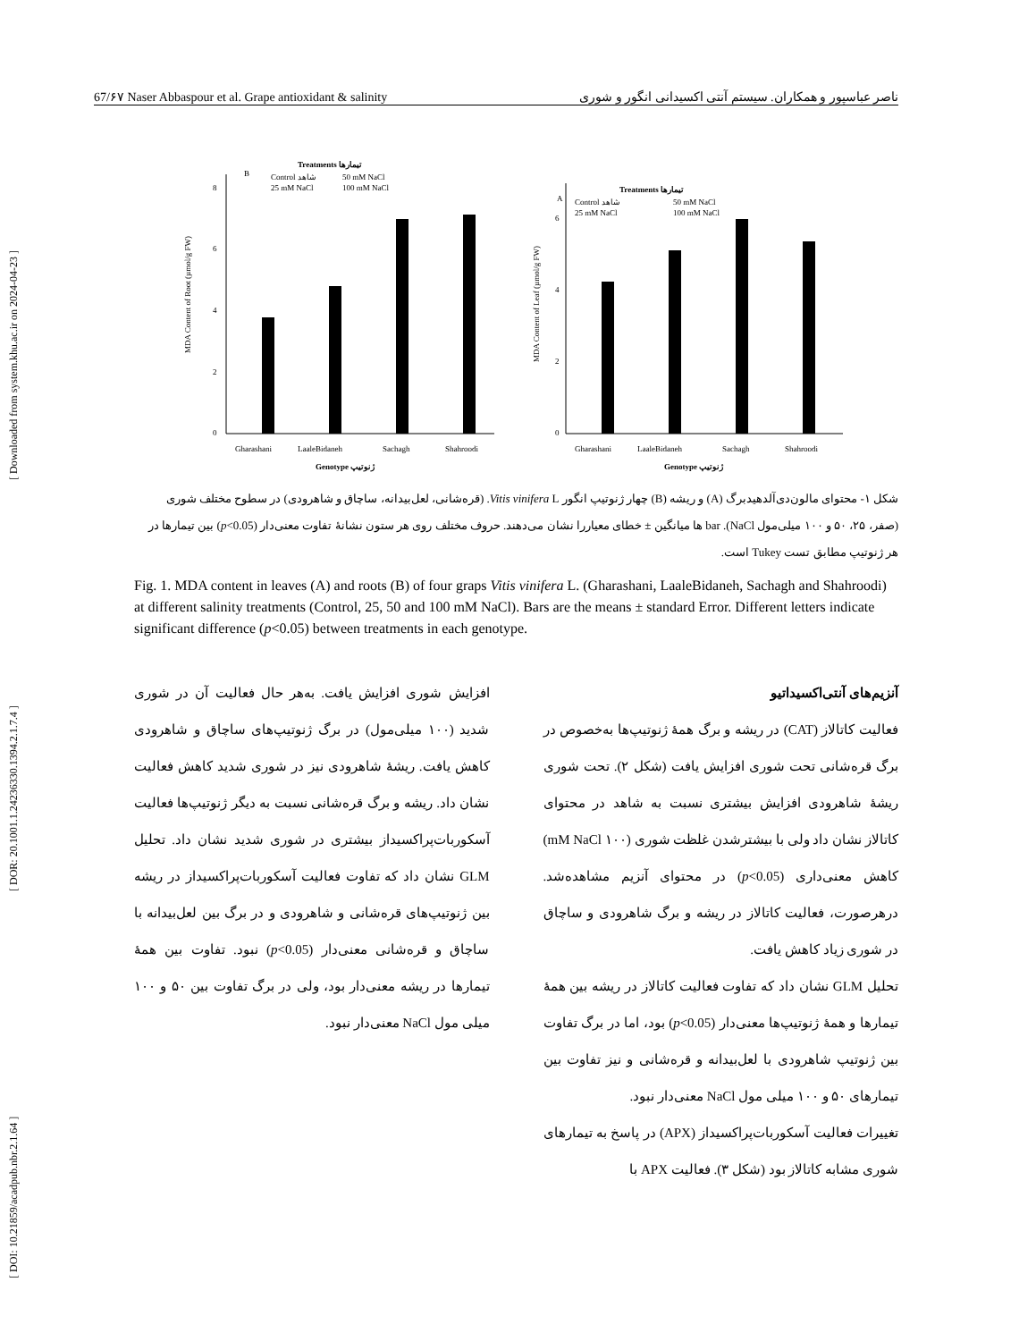[ DOI: 10.21859/acadpub.nbr.2.1.64 ] [ DOR: 20.1001.1.24236330.1394.2.1.7.4 ] [ Downloaded from system.khu.ac.ir on 2024-04-23 ]
67/۶۷ Naser Abbaspour et al. Grape antioxidant & salinity ناصر عباسپور و همکاران. سیستم آنتی اکسیدانی انگور و شوری
Treatments تیمارها
B
Control شاهد
50 mM NaCl
25 mM NaCl
100 mM NaCl
0
2
4
6
8
Gharashani
LaaleBidaneh
Sachagh
Shahroodi
Genotype ژنوتیپ
MDA Content of Root (µmol/g FW)
Treatments تیمارها
A
Control شاهد
50 mM NaCl
25 mM NaCl
100 mM NaCl
0
2
4
6
Gharashani
LaaleBidaneh
Sachagh
Shahroodi
Genotype ژنوتیپ
MDA Content of Leaf (µmol/g FW)
شکل ۱- محتوای مالون‌دی‌آلدهیدبرگ (A) و ریشه (B) چهار ژنوتیپ انگور Vitis vinifera L. (قره‌شانی، لعل‌بیدانه، ساچاق و شاهرودی) در سطوح مختلف شوری (صفر، ۲۵، ۵۰ و ۱۰۰ میلی‌مول NaCl). bar ها میانگین ± خطای معیاررا نشان می‌دهند. حروف مختلف روی هر ستون نشانهٔ تفاوت معنی‌دار (p<0.05) بین تیمارها در هر ژنوتیپ مطابق تست Tukey است.
Fig. 1. MDA content in leaves (A) and roots (B) of four graps Vitis vinifera L. (Gharashani, LaaleBidaneh, Sachagh and Shahroodi) at different salinity treatments (Control, 25, 50 and 100 mM NaCl). Bars are the means ± standard Error. Different letters indicate significant difference (p<0.05) between treatments in each genotype.
آنزیم‌های آنتی‌اکسیداتیو
فعالیت کاتالاز (CAT) در ریشه و برگ همهٔ ژنوتیپ‌ها به‌خصوص در برگ قره‌شانی تحت شوری افزایش یافت (شکل ۲). تحت شوری ریشهٔ شاهرودی افزایش بیشتری نسبت به شاهد در محتوای کاتالاز نشان داد ولی با بیشترشدن غلظت شوری (۱۰۰ mM NaCl) کاهش معنی‌داری (p<0.05) در محتوای آنزیم مشاهده‌شد. درهرصورت، فعالیت کاتالاز در ریشه و برگ شاهرودی و ساچاق در شوری زیاد کاهش یافت.
تحلیل GLM نشان داد که تفاوت فعالیت کاتالاز در ریشه بین همهٔ تیمارها و همهٔ ژنوتیپ‌ها معنی‌دار (p<0.05) بود، اما در برگ تفاوت بین ژنوتیپ شاهرودی با لعل‌بیدانه و قره‌شانی و نیز تفاوت بین تیمارهای ۵۰ و ۱۰۰ میلی مول NaCl معنی‌دار نبود.
تغییرات فعالیت آسکوربات‌پراکسیداز (APX) در پاسخ به تیمارهای شوری مشابه کاتالاز بود (شکل ۳). فعالیت APX با
افزایش شوری افزایش یافت. به‌هر حال فعالیت آن در شوری شدید (۱۰۰ میلی‌مول) در برگ ژنوتیپ‌های ساچاق و شاهرودی کاهش یافت. ریشهٔ شاهرودی نیز در شوری شدید کاهش فعالیت نشان داد. ریشه و برگ قره‌شانی نسبت به دیگر ژنوتیپ‌ها فعالیت آسکوربات‌پراکسیداز بیشتری در شوری شدید نشان داد. تحلیل GLM نشان داد که تفاوت فعالیت آسکوربات‌پراکسیداز در ریشه بین ژنوتیپ‌های قره‌شانی و شاهرودی و در برگ بین لعل‌بیدانه با ساچاق و قره‌شانی معنی‌دار (p<0.05) نبود. تفاوت بین همهٔ تیمارها در ریشه معنی‌دار بود، ولی در برگ تفاوت بین ۵۰ و ۱۰۰ میلی مول NaCl معنی‌دار نبود.